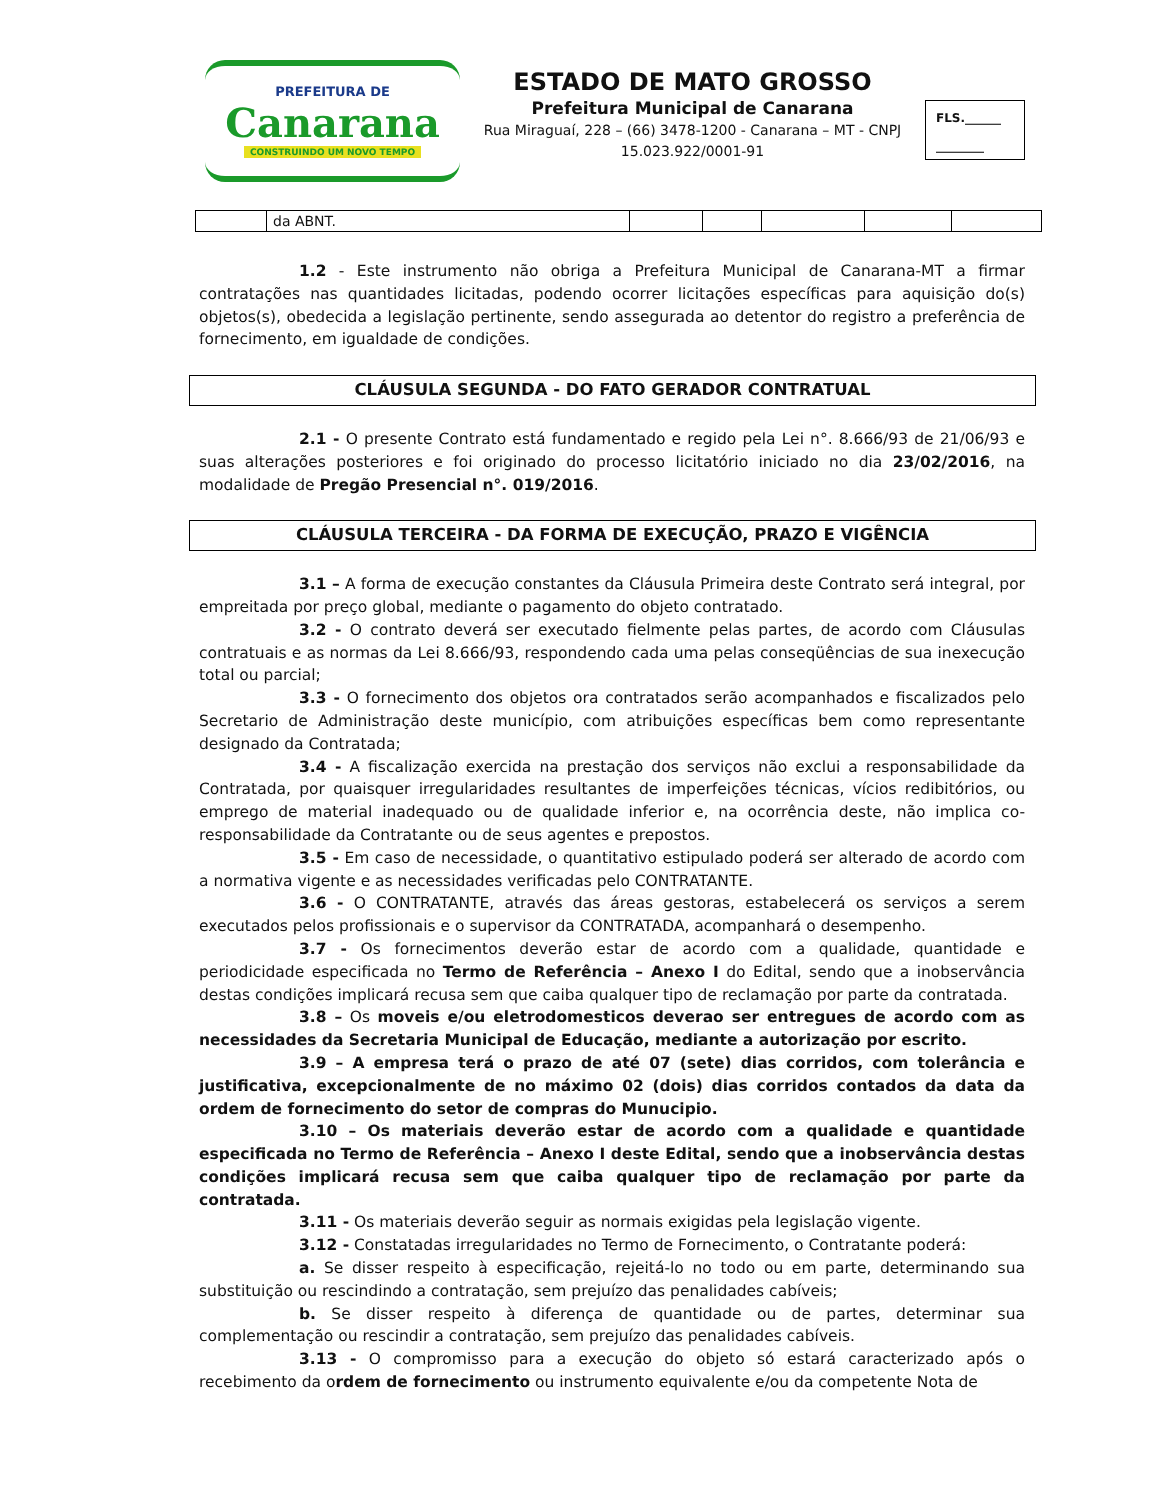PREFEITURA DE
Canarana
CONSTRUINDO UM NOVO TEMPO
ESTADO DE MATO GROSSO
Prefeitura Municipal de Canarana
Rua Miraguaí, 228 – (66) 3478-1200 - Canarana – MT - CNPJ 15.023.922/0001-91
FLS.______
________
| | da ABNT. | | | | | |
1.2 - Este instrumento não obriga a Prefeitura Municipal de Canarana-MT a firmar contratações nas quantidades licitadas, podendo ocorrer licitações específicas para aquisição do(s) objetos(s), obedecida a legislação pertinente, sendo assegurada ao detentor do registro a preferência de fornecimento, em igualdade de condições.
CLÁUSULA SEGUNDA - DO FATO GERADOR CONTRATUAL
2.1 - O presente Contrato está fundamentado e regido pela Lei n°. 8.666/93 de 21/06/93 e suas alterações posteriores e foi originado do processo licitatório iniciado no dia 23/02/2016, na modalidade de Pregão Presencial n°. 019/2016.
CLÁUSULA TERCEIRA - DA FORMA DE EXECUÇÃO, PRAZO E VIGÊNCIA
3.1 – A forma de execução constantes da Cláusula Primeira deste Contrato será integral, por empreitada por preço global, mediante o pagamento do objeto contratado.
3.2 - O contrato deverá ser executado fielmente pelas partes, de acordo com Cláusulas contratuais e as normas da Lei 8.666/93, respondendo cada uma pelas conseqüências de sua inexecução total ou parcial;
3.3 - O fornecimento dos objetos ora contratados serão acompanhados e fiscalizados pelo Secretario de Administração deste município, com atribuições específicas bem como representante designado da Contratada;
3.4 - A fiscalização exercida na prestação dos serviços não exclui a responsabilidade da Contratada, por quaisquer irregularidades resultantes de imperfeições técnicas, vícios redibitórios, ou emprego de material inadequado ou de qualidade inferior e, na ocorrência deste, não implica co-responsabilidade da Contratante ou de seus agentes e prepostos.
3.5 - Em caso de necessidade, o quantitativo estipulado poderá ser alterado de acordo com a normativa vigente e as necessidades verificadas pelo CONTRATANTE.
3.6 - O CONTRATANTE, através das áreas gestoras, estabelecerá os serviços a serem executados pelos profissionais e o supervisor da CONTRATADA, acompanhará o desempenho.
3.7 - Os fornecimentos deverão estar de acordo com a qualidade, quantidade e periodicidade especificada no Termo de Referência – Anexo I do Edital, sendo que a inobservância destas condições implicará recusa sem que caiba qualquer tipo de reclamação por parte da contratada.
3.8 – Os moveis e/ou eletrodomesticos deverao ser entregues de acordo com as necessidades da Secretaria Municipal de Educação, mediante a autorização por escrito.
3.9 – A empresa terá o prazo de até 07 (sete) dias corridos, com tolerância e justificativa, excepcionalmente de no máximo 02 (dois) dias corridos contados da data da ordem de fornecimento do setor de compras do Munucipio.
3.10 – Os materiais deverão estar de acordo com a qualidade e quantidade especificada no Termo de Referência – Anexo I deste Edital, sendo que a inobservância destas condições implicará recusa sem que caiba qualquer tipo de reclamação por parte da contratada.
3.11 - Os materiais deverão seguir as normais exigidas pela legislação vigente.
3.12 - Constatadas irregularidades no Termo de Fornecimento, o Contratante poderá:
a. Se disser respeito à especificação, rejeitá-lo no todo ou em parte, determinando sua substituição ou rescindindo a contratação, sem prejuízo das penalidades cabíveis;
b. Se disser respeito à diferença de quantidade ou de partes, determinar sua complementação ou rescindir a contratação, sem prejuízo das penalidades cabíveis.
3.13 - O compromisso para a execução do objeto só estará caracterizado após o recebimento da ordem de fornecimento ou instrumento equivalente e/ou da competente Nota de